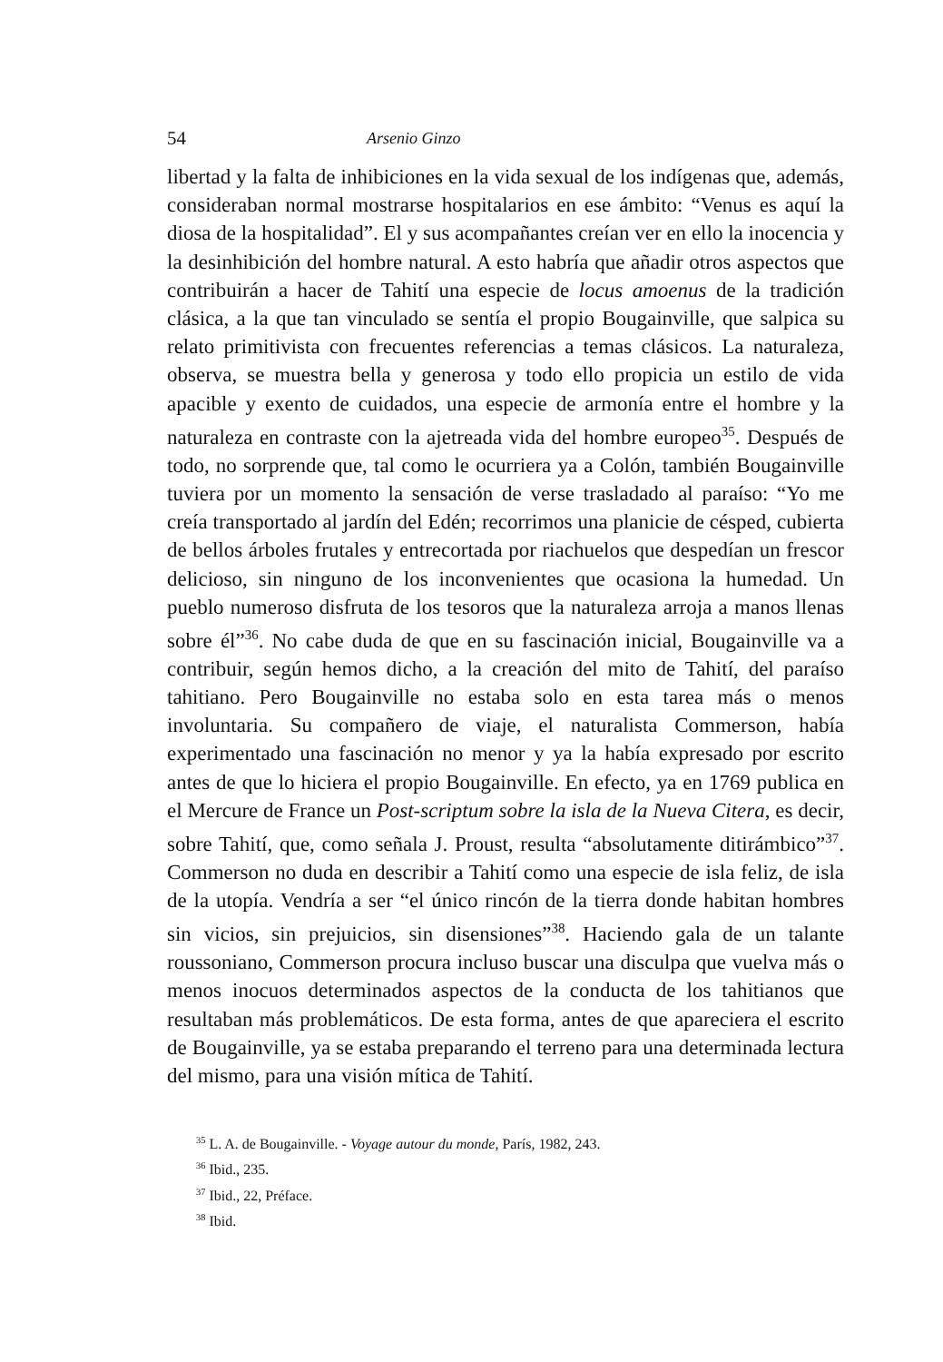54 Arsenio Ginzo
libertad y la falta de inhibiciones en la vida sexual de los indígenas que, además, consideraban normal mostrarse hospitalarios en ese ámbito: “Venus es aquí la diosa de la hospitalidad”. El y sus acompañantes creían ver en ello la inocencia y la desinhibición del hombre natural. A esto habría que añadir otros aspectos que contribuirán a hacer de Tahití una especie de locus amoenus de la tradición clásica, a la que tan vinculado se sentía el propio Bougainville, que salpica su relato primitivista con frecuentes referencias a temas clásicos. La naturaleza, observa, se muestra bella y generosa y todo ello propicia un estilo de vida apacible y exento de cuidados, una especie de armonía entre el hombre y la naturaleza en contraste con la ajetreada vida del hombre europeo<sup>35</sup>. Después de todo, no sorprende que, tal como le ocurriera ya a Colón, también Bougainville tuviera por un momento la sensación de verse trasladado al paraíso: “Yo me creía transportado al jardín del Edén; recorrimos una planicie de césped, cubierta de bellos árboles frutales y entrecortada por riachuelos que despedían un frescor delicioso, sin ninguno de los inconvenientes que ocasiona la humedad. Un pueblo numeroso disfruta de los tesoros que la naturaleza arroja a manos llenas sobre él”<sup>36</sup>. No cabe duda de que en su fascinación inicial, Bougainville va a contribuir, según hemos dicho, a la creación del mito de Tahití, del paraíso tahitiano. Pero Bougainville no estaba solo en esta tarea más o menos involuntaria. Su compañero de viaje, el naturalista Commerson, había experimentado una fascinación no menor y ya la había expresado por escrito antes de que lo hiciera el propio Bougainville. En efecto, ya en 1769 publica en el Mercure de France un Post-scriptum sobre la isla de la Nueva Citera, es decir, sobre Tahití, que, como señala J. Proust, resulta “absolutamente ditirámbico”<sup>37</sup>. Commerson no duda en describir a Tahití como una especie de isla feliz, de isla de la utopía. Vendría a ser “el único rincón de la tierra donde habitan hombres sin vicios, sin prejuicios, sin disensiones”<sup>38</sup>. Haciendo gala de un talante roussoniano, Commerson procura incluso buscar una disculpa que vuelva más o menos inocuos determinados aspectos de la conducta de los tahitianos que resultaban más problemáticos. De esta forma, antes de que apareciera el escrito de Bougainville, ya se estaba preparando el terreno para una determinada lectura del mismo, para una visión mítica de Tahití.
<sup>35</sup> L. A. de Bougainville. - Voyage autour du monde, París, 1982, 243.
<sup>36</sup> Ibid., 235.
<sup>37</sup> Ibid., 22, Préface.
<sup>38</sup> Ibid.